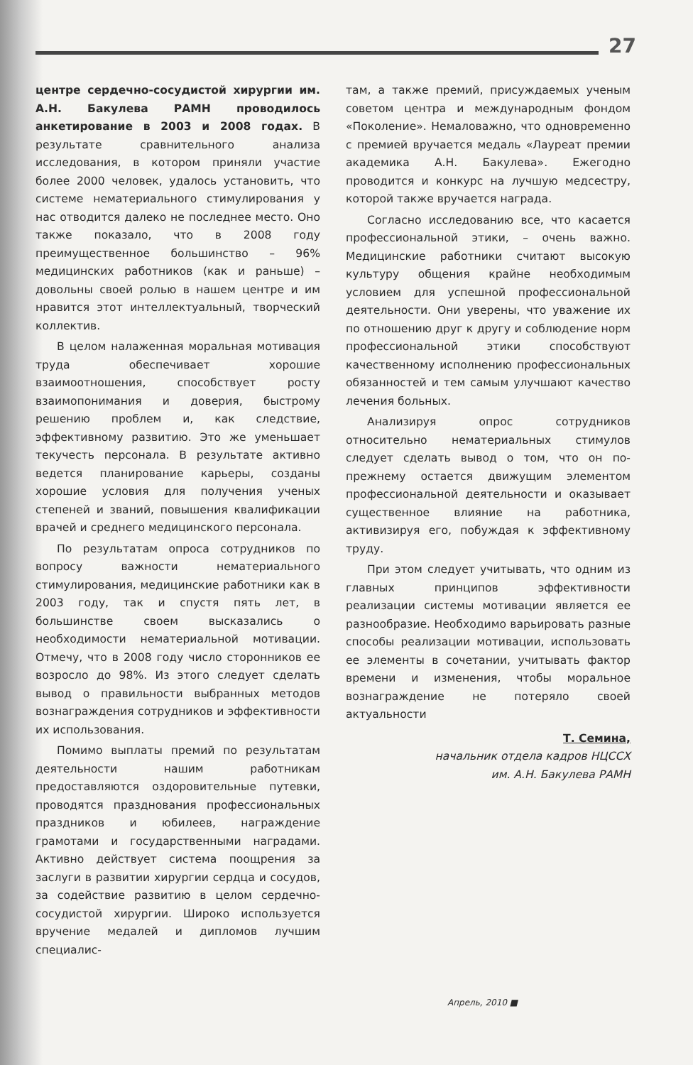27
центре сердечно-сосудистой хирургии им. А.Н. Бакулева РАМН проводилось анкетирование в 2003 и 2008 годах. В результате сравнительного анализа исследования, в котором приняли участие более 2000 человек, удалось установить, что системе нематериального стимулирования у нас отводится далеко не последнее место. Оно также показало, что в 2008 году преимущественное большинство – 96% медицинских работников (как и раньше) – довольны своей ролью в нашем центре и им нравится этот интеллектуальный, творческий коллектив.
В целом налаженная моральная мотивация труда обеспечивает хорошие взаимоотношения, способствует росту взаимопонимания и доверия, быстрому решению проблем и, как следствие, эффективному развитию. Это же уменьшает текучесть персонала. В результате активно ведется планирование карьеры, созданы хорошие условия для получения ученых степеней и званий, повышения квалификации врачей и среднего медицинского персонала.
По результатам опроса сотрудников по вопросу важности нематериального стимулирования, медицинские работники как в 2003 году, так и спустя пять лет, в большинстве своем высказались о необходимости нематериальной мотивации. Отмечу, что в 2008 году число сторонников ее возросло до 98%. Из этого следует сделать вывод о правильности выбранных методов вознаграждения сотрудников и эффективности их использования.
Помимо выплаты премий по результатам деятельности нашим работникам предоставляются оздоровительные путевки, проводятся празднования профессиональных праздников и юбилеев, награждение грамотами и государственными наградами. Активно действует система поощрения за заслуги в развитии хирургии сердца и сосудов, за содействие развитию в целом сердечно-сосудистой хирургии. Широко используется вручение медалей и дипломов лучшим специалис-
там, а также премий, присуждаемых ученым советом центра и международным фондом «Поколение». Немаловажно, что одновременно с премией вручается медаль «Лауреат премии академика А.Н. Бакулева». Ежегодно проводится и конкурс на лучшую медсестру, которой также вручается награда.
Согласно исследованию все, что касается профессиональной этики, – очень важно. Медицинские работники считают высокую культуру общения крайне необходимым условием для успешной профессиональной деятельности. Они уверены, что уважение их по отношению друг к другу и соблюдение норм профессиональной этики способствуют качественному исполнению профессиональных обязанностей и тем самым улучшают качество лечения больных.
Анализируя опрос сотрудников относительно нематериальных стимулов следует сделать вывод о том, что он по-прежнему остается движущим элементом профессиональной деятельности и оказывает существенное влияние на работника, активизируя его, побуждая к эффективному труду.
При этом следует учитывать, что одним из главных принципов эффективности реализации системы мотивации является ее разнообразие. Необходимо варьировать разные способы реализации мотивации, использовать ее элементы в сочетании, учитывать фактор времени и изменения, чтобы моральное вознаграждение не потеряло своей актуальности
Т. Семина,
начальник отдела кадров НЦССХ
им. А.Н. Бакулева РАМН
Апрель, 2010 ■